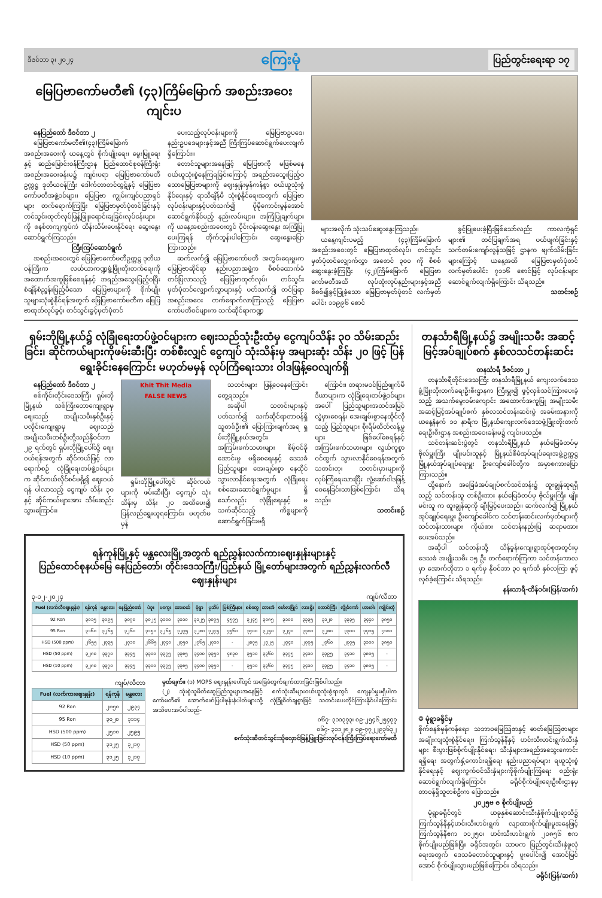ဒီဇင်ဘာ ၃၊ ၂၀၂၄ ကြေးမုံ ပြည်တွင်းရေးရာ ၁၇
မြေပြဗာကော်မတီ၏ (၄၃)ကြိမ်မြောက် အစည်းအဝေးကျင်းပ
နေပြည်တော် ဒီဇင်ဘာ ၂
မြေပြဗာကော်မတီ၏(၄၃)ကြိမ်မြောက်အစည်းအဝေးကို ယနေ့တွင် စိုက်ပျိုးရေး၊ မွေးမြူရေးနှင့် ဆည်မြောင်းဝန်ကြီးဌာန ပြည်ထောင်စုဝန်ကြီးရုံး အစည်းအဝေးခန်းမ၌ ကျင်းပရာ မြေပြဗာကော်မတီ ဥက္ကဋ္ဌ ဒုတိယဝန်ကြီး ဒေါက်တာတင်ထွဋ်နှင့် မြေပြဗာကော်မတီအဖွဲ့ဝင်များ၊ မြေပြဗာ ကျွမ်းကျင်ပညာရှင်များ တက်ရောက်ကြပြီး မြေပြဗာမှတ်ပုံတင်ခြင်းနှင့် တင်သွင်းထုတ်လုပ်ဖြန့်ဖြူးရောင်းချခြင်းလုပ်ငန်းများကို စနစ်တကျကွပ်ကဲ ထိန်းသိမ်းပေးနိုင်ရေး ဆွေးနွေးဆောင်ရွက်ကြသည်။
ကြီးကြပ်ဆောင်ရွက်
အစည်းအဝေးတွင် မြေပြဗာကော်မတီဥက္ကဋ္ဌ ဒုတိယဝန်ကြီးက လယ်ယာကဏ္ဍဖွံ့ဖြိုးတိုးတက်ရေးကို အထောက်အကူဖြစ်စေရန်နှင့် အရည်အသွေးပြည့်ဝပြီး စံချိန်စံညွှန်းပြည့်မီသော မြေပြဗာများကို စိုက်ပျိုးသူများသုံးစွဲနိုင်ရန်အတွက် မြေပြဗာကော်မတီက မြေပြဗာထုတ်လုပ်ခွင့်၊ တင်သွင်းခွင့်မှတ်ပုံတင်
ပေးသည့်လုပ်ငန်းများကို မြေပြဗာဥပဒေ၊ နည်းဥပဒေများနှင့်အညီ ကြီးကြပ်ဆောင်ရွက်ပေးလျက်ရှိကြောင်း။
တောင်သူများအနေဖြင့် မြေပြဗာကို မဖြစ်မနေဝယ်ယူသုံးစွဲနေကြရခြင်းကြောင့် အရည်အသွေးပြည့်ဝသောမြေပြဗာများကို ဈေးနှုန်းမှန်ကန်စွာ ဝယ်ယူသုံးစွဲနိုင်ရေးနှင့် ရာသီချိန်မီ သုံးစွဲနိုင်ရေးအတွက် မြေပြဗာလုပ်ငန်းများနှင့်ပတ်သက်၍ ပိုမိုကောင်းမွန်အောင် ဆောင်ရွက်နိုင်မည့် နည်းလမ်းများ၊ အကြံပြုချက်များကို ယနေ့အစည်းအဝေးတွင် ဝိုင်းဝန်းဆွေးနွေး အကြံပြုပေးကြရန် တိုက်တွန်းပါကြောင်း ဆွေးနွေးပြောကြားသည်။
ဆက်လက်၍ မြေပြဗာကော်မတီ အတွင်းရေးမှူးက မြေပြဗာဆိုင်ရာ နည်းပညာအဖွဲ့က စိစစ်ထောက်ခံတင်ပြလာသည့် မြေပြဗာထုတ်လုပ်၊ တင်သွင်း မှတ်ပုံတင်လျှောက်လွှာများနှင့် ပတ်သက်၍ တင်ပြရာ အစည်းအဝေး တက်ရောက်လာကြသည့် မြေပြဗာကော်မတီဝင်များက သက်ဆိုင်ရာကဏ္ဍ
များအလိုက် သုံးသပ်ဆွေးနွေးကြသည်။
ယနေ့ကျင်းပမည့် (၄၃)ကြိမ်မြောက် အစည်းအဝေးတွင် မြေပြဗာထုတ်လုပ်၊ တင်သွင်း မှတ်ပုံတင်လျှောက်လွှာ အစောင် ၃၀၀ ကို စိစစ်ဆွေးနွေးခဲ့ကြပြီး (၄၂)ကြိမ်မြောက် မြေပြဗာကော်မတီအထိ လုပ်ထုံးလုပ်နည်းများနှင့်အညီ စိစစ်၍ခွင့်ပြုခဲ့သော မြေပြဗာမှတ်ပုံတင် လက်မှတ်ပေါင်း ၁၁၉၉၆ စောင်
ခွင့်ပြုပေးခဲ့ပြီးဖြစ်သော်လည်း ကာလကံ့ရှင်များ၏ တင်ပြချက်အရ ပယ်ဖျက်ခြင်းနှင့် သက်တမ်းကျော်လွန်သဖြင့် ဌာနက ဖျက်သိမ်းခြင်းများကြောင့် ယနေ့အထိ မြေပြဗာမှတ်ပုံတင်လက်မှတ်ပေါင်း ၇၁၁၆ စောင်ဖြင့် လုပ်ငန်းများဆောင်ရွက်လျက်ရှိကြောင်း သိရသည်။
သတင်းစဉ်
ရှမ်းဘိုမြို့နယ်၌ လုံခြုံရေးတပ်ဖွဲ့ဝင်များက ဈေးသည်သုံးဦးထံမှ ငွေကျပ်သိန်း ၃၀ သိမ်းဆည်းခြင်း၊ ဆိုင်ကယ်များကိုဖမ်းဆီးပြီး တစ်စီးလျှင် ငွေကျပ် သုံးသိန်းမှ အများဆုံး သိန်း ၂၀ ဖြင့် ပြန်ရွေးခိုင်းနေကြောင်း မဟုတ်မမှန် လုပ်ကြံရေးသား ဝါဒဖြန့်ဝေလျက်ရှိ
နေပြည်တော် ဒီဇင်ဘာ ၂
စစ်ကိုင်းတိုင်းဒေသကြီး ရှမ်းဘိုမြို့နယ် သစ်ကြီးတောကျေးရွာမှ ဈေးသည် အမျိုးသမီးနှစ်ဦးနှင့် ပလိုင်းကျေးရွာမှ ဈေးသည် အမျိုးသမီးတစ်ဦးတို့သည်နိုဝင်ဘာ ၂၉ ရက်တွင် ရှမ်းဘိုမြို့ပေါ်သို့ ဈေးဝယ်ရန်အတွက် ဆိုင်ကယ်ဖြင့် လာရောက်စဉ် လုံခြုံရေးတပ်ဖွဲ့ဝင်များက ဆိုင်ကယ်လိုင်စင်မရှိ၍ ဈေးဝယ်ရန် ပါလာသည့် ငွေကျပ် သိန်း ၃၀ နှင့် ဆိုင်ကယ်များအား သိမ်းဆည်းသွားကြောင်း၊
Khit Thit Media
FALSE NEWS
ရှမ်းဘိုမြို့ပေါ်တွင် ဆိုင်ကယ်များကို ဖမ်းဆီးပြီး ငွေကျပ် သုံးသိန်းမှ သိန်း ၂၀ အထိပေး၍ ပြန်လည်ရွေးယူရကြောင်း မဟုတ်မမှန်
သတင်းများ ဖြန့်ဝေနေကြောင်း တွေ့ရသည်။
အဆိုပါ သတင်းများနှင့် ပတ်သက်၍ သက်ဆိုင်ရာတာဝန်ရှိသူတစ်ဦး၏ ပြောကြားချက်အရ ရှမ်းဘိုမြို့နယ်အတွင်း အကြမ်းဖက်သမားများ စိမ့်ဝင်ခိုအောင်းမှု မရှိစေရေးနှင့် ဒေသခံပြည်သူများ အေးချမ်းစွာ နေထိုင်သွားလာနိုင်ရေးအတွက် လုံခြုံရေးစစ်ဆေးဆောင်ရွက်မှုများ ရှိသော်လည်း လုံခြုံရေးနှင့် မသက်ဆိုင်သည့် ကိစ္စများကို ဆောင်ရွက်ခြင်းမရှိ
ကြောင်း၊ တရားမဝင်ပြည်ဖျက်မီဒီယာများက လုံခြုံရေးတပ်ဖွဲ့ဝင်များအပေါ် ပြည်သူများအထင်အမြင် လွဲမှားစေရန်၊ အေးချမ်းစွာနေထိုင်လိုသည့် ပြည်သူများ စိုးရိမ်ထိတ်လန့်မှုများ ဖြစ်ပေါ်စေရန်နှင့် အကြမ်းဖက်သမားများ လွယ်ကူစွာဝင်ထွက် သွားလာနိုင်စေရန်အတွက် သတင်းတု၊ သတင်းမှားများကို လုပ်ကြံရေးသားပြီး လှုံ့ဆော်ဝါဒဖြန့်ဝေနေခြင်းသာဖြစ်ကြောင်း သိရသည်။
သတင်းစဉ်
ရန်ကုန်မြို့နှင့် မန္တလေးမြို့အတွက် ရည်ညွှန်းလက်ကားဈေးနှုန်းများနှင့်
ပြည်ထောင်စုနယ်မြေ နေပြည်တော်၊ တိုင်းဒေသကြီး/ပြည်နယ် မြို့တော်များအတွက် ရည်ညွှန်းလက်လီဈေးနှုန်းများ
၃-၁၂-၂၀၂၄ ကျပ်/လီတာ
| Fuel (လက်လီဈေးနှုန်း) | ရန်ကုန် | မန္တလေး | နေပြည်တော် | ပဲခူး | မကွေး | ထားဝယ် | မုံရွာ | ပုသိမ် | မြစ်ကြီးနား | စစ်တွေ | ဘားအံ | မော်လမြိုင် | လားရှိုး | တောင်ကြီး | လွိုင်ကော် | ဟားခါး | ကျိုင်းတုံ |
| --- | --- | --- | --- | --- | --- | --- | --- | --- | --- | --- | --- | --- | --- | --- | --- | --- | --- |
| 92 Ron | ၃၀၁၅ | ၃၀၉၅ | ၃၀၇၀ | ၃၀၂၅ | ၃၁၀၀ | ၃၁၁၀ | ၃၁၂၅ | ၃၀၇၅ | ၄၅၇၅ | ၃၂၄၅ | ၃၀၈၅ | ၃၁၀၀ | ၃၃၃၅ | ၃၁၂၀ | ၃၃၃၅ | ၃၄၄၀ | ၃၈၅၀ |
| 95 Ron | ၃၁၆၀ | ၃၂၆၅ | ၃၂၆၀ | ၃၁၅၀ | ၃၂၆၅ | ၃၂၇၅ | ၃၂၈၀ | ၃၂၄၅ | ၄၅၆၀ | ၃၄၀၀ | ၃၂၅၀ | ၃၂၇၀ | ၃၃၀၀ | ၃၂၈၀ | ၃၃၀၀ | ၃၇၀၅ | ၄၁၀၀ |
| HSD (500 ppm) | ၂၆၅၅ | ၂၇၃၅ | ၂၇၁၀ | ၂၆၆၅ | ၂၇၄၀ | ၂၇၅၀ | ၂၇၆၅ | ၂၇၁၀ | - | ၂၈၇၅ | ၂၇၂၅ | ၂၇၄၀ | ၂၇၇၅ | ၂၇၆၀ | ၂၇၇၅ | ၃၁၀၀ | ၃၈၅၀ |
| HSD (50 ppm) | ၃၂၈၀ | ၃၃၇၀ | ၃၃၄၅ | ၃၃၀၀ | ၃၃၇၅ | ၃၃၈၅ | ၃၄၀၀ | ၃၃၅၀ | ၄၈၃၀ | ၃၅၁၀ | ၃၃၆၀ | ၃၃၇၅ | ၃၄၁၀ | ၃၃၉၅ | ၃၄၁၀ | ၃၈၀၅ | - |
| HSD (10 ppm) | ၃၂၈၀ | ၃၃၇၀ | ၃၃၄၅ | ၃၃၀၀ | ၃၃၇၅ | ၃၃၈၅ | ၃၄၀၀ | ၃၃၅၀ | - | ၃၅၁၀ | ၃၃၆၀ | ၃၃၇၅ | ၃၄၁၀ | ၃၃၉၅ | ၃၄၁၀ | ၃၈၀၅ | - |
ကျပ်/လီတာ
| Fuel (လက်ကားဈေးနှုန်း) | ရန်ကုန် | မန္တလေး |
| --- | --- | --- |
| 92 Ron | ၂၈၅၀ | ၂၉၃၄ |
| 95 Ron | ၃၀၂၀ | ၃၁၁၄ |
| HSD (500 ppm) | ၂၅၁၀ | ၂၅၉၅ |
| HSD (50 ppm) | ၃၁၂၅ | ၃၂၁၇ |
| HSD (10 ppm) | ၃၁၂၅ | ၃၂၁၇ |
မှတ်ချက်။ (၁) MOPS ဈေးနှုန်းပေါ်တွင် အခြေခံတွက်ချက်ထားခြင်းဖြစ်ပါသည်။
(၂) သုံးစွဲသူမိတ်ဆွေပြည်သူများအနေဖြင့် စက်သုံးဆီများဝယ်ယူသုံးစွဲရာတွင် ကျေနပ်မှုမရှိပါက ကော်မတီ၏ အောက်ဖော်ပြပါဖုန်းနံပါတ်များသို့ လုံခြုံစိတ်ချစွာဖြင့် သတင်းပေးတိုင်ကြားနိုင်ပါကြောင်း အသိပေးအပ်ပါသည်-
၀၆၇- ၃၁၁၃၇၃၊ ၀၉-၂၅၄၆၂၅၄၇၇
၀၆၇- ၃၁၁၂၈၂၊ ၀၉-၇၇၂၂၉၃၆၃၂
စက်သုံးဆီတင်သွင်းသိုလှောင်ဖြန့်ဖြူးခြင်းလုပ်ငန်းကြီးကြပ်ရေးကော်မတီ
တနင်္သာရီမြို့နယ်၌ အမျိုးသမီး အဆင့်မြင့်အပ်ချုပ်စက် နှစ်လသင်တန်းဆင်း
တနင်္သာရီ ဒီဇင်ဘာ ၂
တနင်္သာရီတိုင်းဒေသကြီး တနင်္သာရီမြို့နယ် ကျေးလက်ဒေသဖွံ့ဖြိုးတိုးတက်ရေးဦးစီးဌာနက ကြီးမှူး၍ ဖွင့်လှစ်သင်ကြားပေးခဲ့သည့် အသက်မွေးဝမ်းကျောင်း အထောက်အကူပြု အမျိုးသမီးအဆင့်မြင့်အပ်ချုပ်စက် နှစ်လသင်တန်းဆင်းပွဲ အခမ်းအနားကို ယနေ့နံနက် ၁၀ နာရီက မြို့နယ်ကျေးလက်ဒေသဖွံ့ဖြိုးတိုးတက်ရေးဦးစီးဌာန အစည်းအဝေးခန်းမ၌ ကျင်းပသည်။
သင်တန်းဆင်းပွဲတွင် တနင်္သာရီမြို့နယ် နယ်မြေခံတပ်မှ ဗိုလ်မှူးကြီး မျိုးမင်းသူနှင့် မြို့နယ်စီမံအုပ်ချုပ်ရေးအဖွဲ့ဥက္ကဋ္ဌ မြို့နယ်အုပ်ချုပ်ရေးမှူး ဦးကျော်ခေါင်တို့က အမှာစကားပြောကြားသည်။
ထို့နောက် အခြေခံအပ်ချုပ်စက်သင်တန်း၌ ထူးချွန်ဆုရရှိသည့် သင်တန်းသူ တစ်ဦးအား နယ်မြေခံတပ်မှ ဗိုလ်မှူးကြီး မျိုးမင်းသူ က ထူးချွန်ဆုကို ချီးမြှင့်ပေးသည်။ ဆက်လက်၍ မြို့နယ်အုပ်ချုပ်ရေးမှူး ဦးကျော်ခေါင်က သင်တန်းဆင်းလက်မှတ်များကို သင်တန်းသားများ ကိုယ်စား သင်တန်းနည်းပြ ဆရာမအား ပေးအပ်သည်။
အဆိုပါ သင်တန်းသို့ သိန်ခွန်းကျေးရွာအုပ်စုအတွင်းမှ ဒေသခံ အမျိုးသမီး ၁၅ ဦး တက်ရောက်ကြကာ သင်တန်းကာလမှာ အောက်တိုဘာ ၁ ရက်မှ နိုဝင်ဘာ ၃၀ ရက်ထိ နှစ်လကြာ ဖွင့်လှစ်ခဲ့ကြောင်း သိရသည်။
နန်းသာရီ-ထိန်ဝင်း(ပြန်/ဆက်)
❂ မုံရွာခရိုင်မှ
စိုက်စနစ်မှန်ကန်ရေး၊ သဘာဝမြေဩဇာနှင့် ဓာတ်မြေဩဇာများအချိုးကျသုံးစွဲနိုင်ရေး၊ ကြက်သွန်နီနှင့် ဟင်းသီးဟင်းရွက်သီးနှံများ စီးပွားဖြစ်စိုက်ပျိုးနိုင်ရေး၊ သီးနှံများအရည်အသွေးကောင်းရရှိရေး အတွက်နှံ့ကောင်းရရှိရေး နည်းပညာရပ်များ ရယူသုံးစွဲနိုင်ရေးနှင့် ဈေးကွက်ဝင်သီးနှံများကိုစိုက်ပျိုးကြရေး စည်းရုံးဆောင်ရွက်လျက်ရှိကြောင်း ခရိုင်စိုက်ပျိုးရေးဦးစီးဌာနမှ တာဝန်ရှိသူတစ်ဦးက ပြောသည်။
၂၀၂၅ဗ ဇ စိုက်ပျိုးမည်
မုံရွာခရိုင်တွင် ယခုနှစ်ဆောင်းသီးနှံစိုက်ပျိုးရာသီ၌ ကြက်သွန်နီနှင့်ဟင်းသီးဟင်းရွက် လျာထားစိုက်ပျိုးမှုအနေဖြင့် ကြက်သွန်နီဧက ၁၁၂၅၀၊ ဟင်းသီးဟင်းရွက် ၂၀၈၅၆ ဧက စိုက်ပျိုးမည်ဖြစ်ပြီး ခရိုင်အတွင်း သာမက ပြည်တွင်းသီးနှံဖူလုံရေးအတွက် ဒေသခံတောင်သူများနှင့် ပူးပေါင်း၍ အောင်မြင်အောင် စိုက်ပျိုးသွားမည်ဖြစ်ကြောင်း သိရသည်။
ခရိုင်(ပြန်/ဆက်)